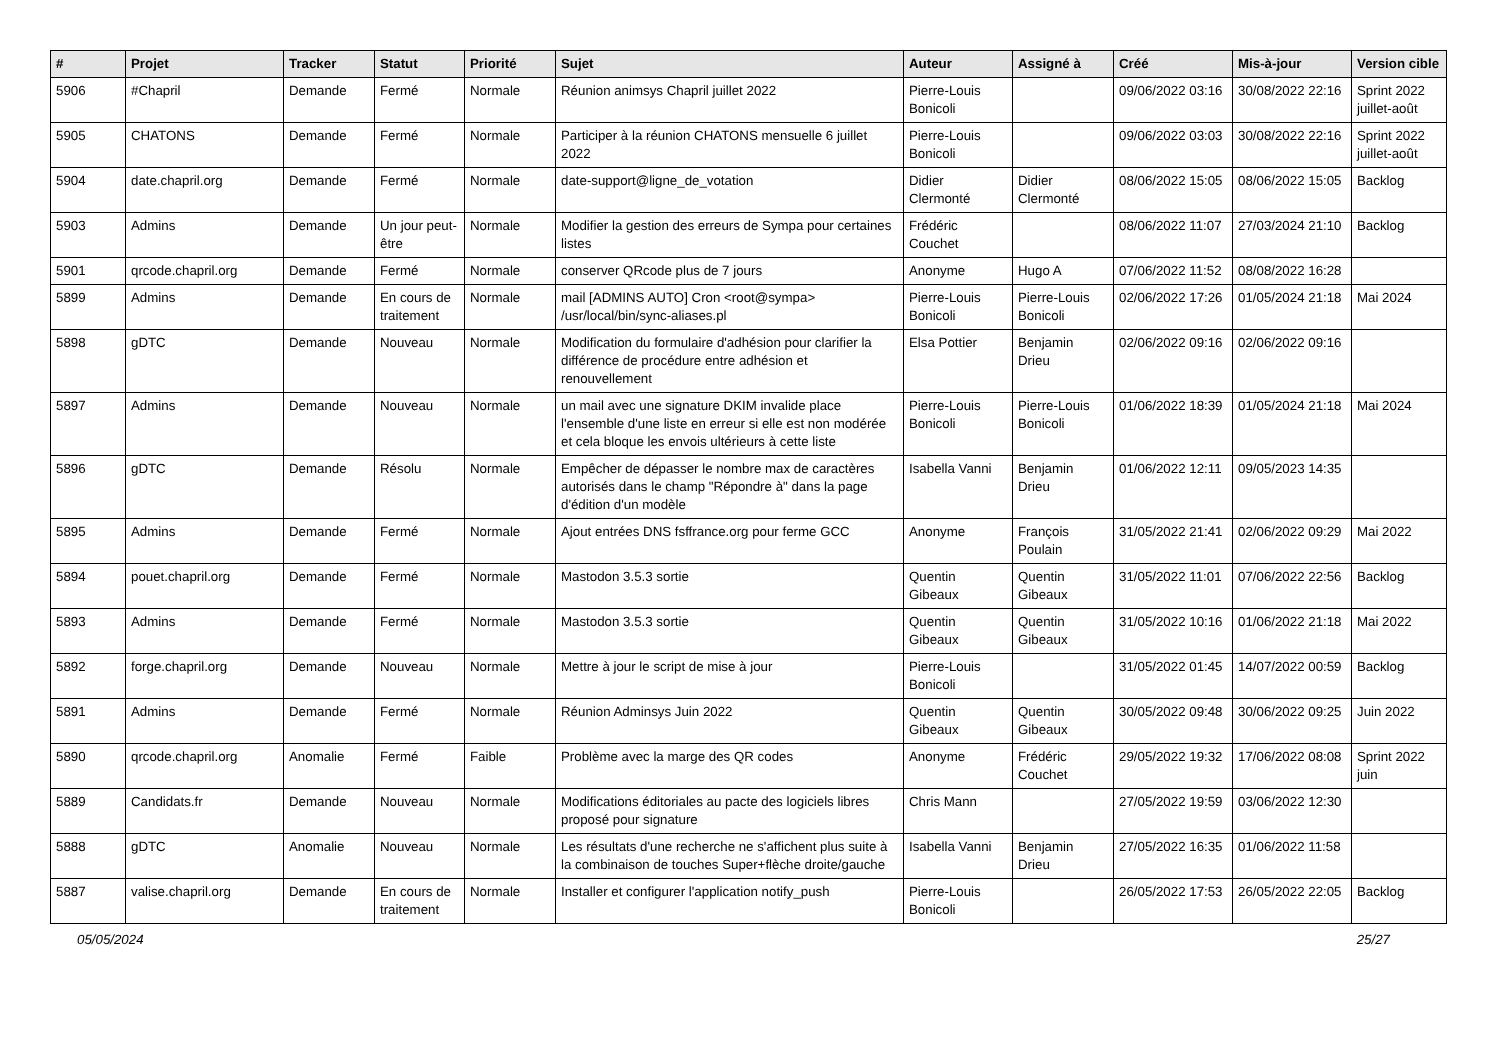| # | Projet | Tracker | Statut | Priorité | Sujet | Auteur | Assigné à | Créé | Mis-à-jour | Version cible |
| --- | --- | --- | --- | --- | --- | --- | --- | --- | --- | --- |
| 5906 | #Chapril | Demande | Fermé | Normale | Réunion animsys Chapril juillet 2022 | Pierre-Louis Bonicoli | | 09/06/2022 03:16 | 30/08/2022 22:16 | Sprint 2022 juillet-août |
| 5905 | CHATONS | Demande | Fermé | Normale | Participer à la réunion CHATONS mensuelle 6 juillet 2022 | Pierre-Louis Bonicoli | | 09/06/2022 03:03 | 30/08/2022 22:16 | Sprint 2022 juillet-août |
| 5904 | date.chapril.org | Demande | Fermé | Normale | date-support@ligne_de_votation | Didier Clermonté | Didier Clermonté | 08/06/2022 15:05 | 08/06/2022 15:05 | Backlog |
| 5903 | Admins | Demande | Un jour peut-être | Normale | Modifier la gestion des erreurs de Sympa pour certaines listes | Frédéric Couchet | | 08/06/2022 11:07 | 27/03/2024 21:10 | Backlog |
| 5901 | qrcode.chapril.org | Demande | Fermé | Normale | conserver QRcode plus de 7 jours | Anonyme | Hugo A | 07/06/2022 11:52 | 08/08/2022 16:28 | |
| 5899 | Admins | Demande | En cours de traitement | Normale | mail [ADMINS AUTO] Cron <root@sympa> /usr/local/bin/sync-aliases.pl | Pierre-Louis Bonicoli | Pierre-Louis Bonicoli | 02/06/2022 17:26 | 01/05/2024 21:18 | Mai 2024 |
| 5898 | gDTC | Demande | Nouveau | Normale | Modification du formulaire d'adhésion pour clarifier la différence de procédure entre adhésion et renouvellement | Elsa Pottier | Benjamin Drieu | 02/06/2022 09:16 | 02/06/2022 09:16 | |
| 5897 | Admins | Demande | Nouveau | Normale | un mail avec une signature DKIM invalide place l'ensemble d'une liste en erreur si elle est non modérée et cela bloque les envois ultérieurs à cette liste | Pierre-Louis Bonicoli | Pierre-Louis Bonicoli | 01/06/2022 18:39 | 01/05/2024 21:18 | Mai 2024 |
| 5896 | gDTC | Demande | Résolu | Normale | Empêcher de dépasser le nombre max de caractères autorisés dans le champ "Répondre à" dans la page d'édition d'un modèle | Isabella Vanni | Benjamin Drieu | 01/06/2022 12:11 | 09/05/2023 14:35 | |
| 5895 | Admins | Demande | Fermé | Normale | Ajout entrées DNS fsffrance.org pour ferme GCC | Anonyme | François Poulain | 31/05/2022 21:41 | 02/06/2022 09:29 | Mai 2022 |
| 5894 | pouet.chapril.org | Demande | Fermé | Normale | Mastodon 3.5.3 sortie | Quentin Gibeaux | Quentin Gibeaux | 31/05/2022 11:01 | 07/06/2022 22:56 | Backlog |
| 5893 | Admins | Demande | Fermé | Normale | Mastodon 3.5.3 sortie | Quentin Gibeaux | Quentin Gibeaux | 31/05/2022 10:16 | 01/06/2022 21:18 | Mai 2022 |
| 5892 | forge.chapril.org | Demande | Nouveau | Normale | Mettre à jour le script de mise à jour | Pierre-Louis Bonicoli | | 31/05/2022 01:45 | 14/07/2022 00:59 | Backlog |
| 5891 | Admins | Demande | Fermé | Normale | Réunion Adminsys Juin 2022 | Quentin Gibeaux | Quentin Gibeaux | 30/05/2022 09:48 | 30/06/2022 09:25 | Juin 2022 |
| 5890 | qrcode.chapril.org | Anomalie | Fermé | Faible | Problème avec la marge des QR codes | Anonyme | Frédéric Couchet | 29/05/2022 19:32 | 17/06/2022 08:08 | Sprint 2022 juin |
| 5889 | Candidats.fr | Demande | Nouveau | Normale | Modifications éditoriales au pacte des logiciels libres proposé pour signature | Chris Mann | | 27/05/2022 19:59 | 03/06/2022 12:30 | |
| 5888 | gDTC | Anomalie | Nouveau | Normale | Les résultats d'une recherche ne s'affichent plus suite à la combinaison de touches Super+flèche droite/gauche | Isabella Vanni | Benjamin Drieu | 27/05/2022 16:35 | 01/06/2022 11:58 | |
| 5887 | valise.chapril.org | Demande | En cours de traitement | Normale | Installer et configurer l'application notify_push | Pierre-Louis Bonicoli | | 26/05/2022 17:53 | 26/05/2022 22:05 | Backlog |
05/05/2024 25/27